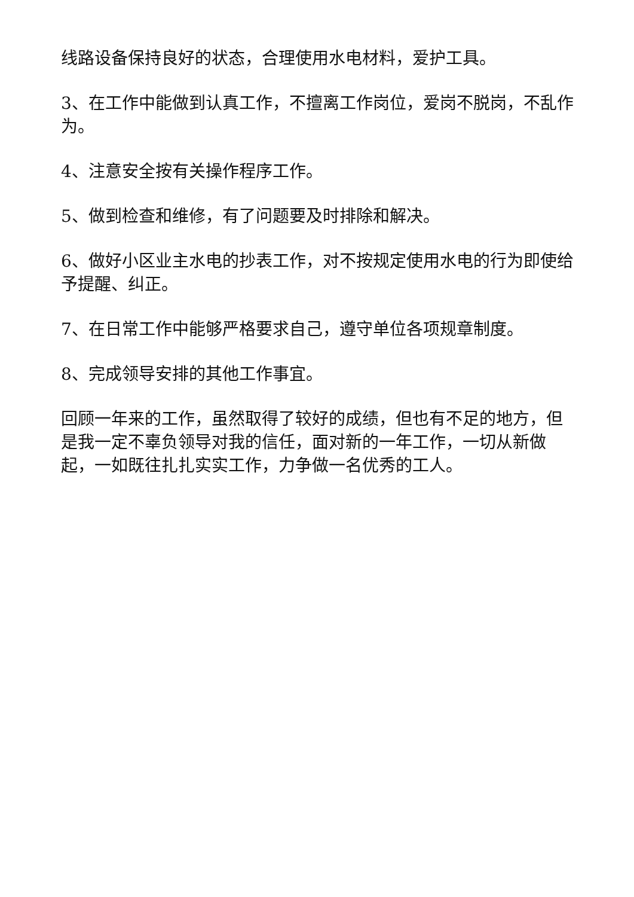线路设备保持良好的状态，合理使用水电材料，爱护工具。
3、在工作中能做到认真工作，不擅离工作岗位，爱岗不脱岗，不乱作为。
4、注意安全按有关操作程序工作。
5、做到检查和维修，有了问题要及时排除和解决。
6、做好小区业主水电的抄表工作，对不按规定使用水电的行为即使给予提醒、纠正。
7、在日常工作中能够严格要求自己，遵守单位各项规章制度。
8、完成领导安排的其他工作事宜。
回顾一年来的工作，虽然取得了较好的成绩，但也有不足的地方，但是我一定不辜负领导对我的信任，面对新的一年工作，一切从新做起，一如既往扎扎实实工作，力争做一名优秀的工人。